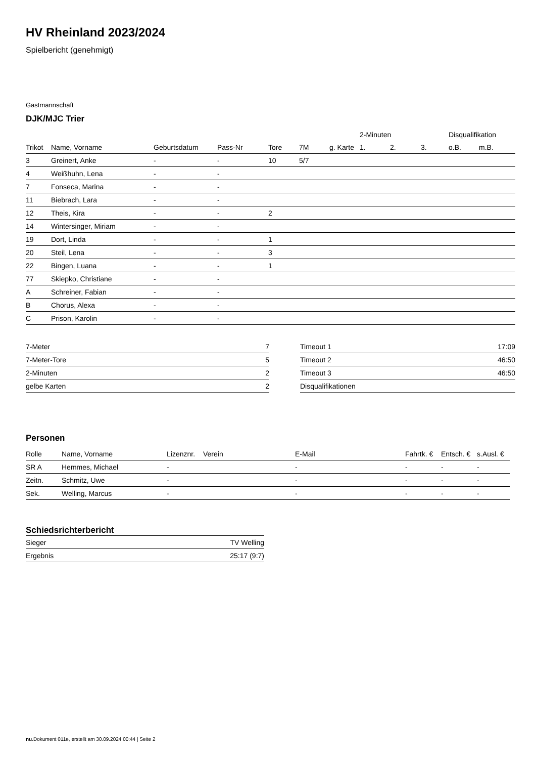HV Rheinland 2023/2024
Spielbericht (genehmigt)
Gastmannschaft
DJK/MJC Trier
| | | | | | | | 2-Minuten | | | Disqualifikation | |
| --- | --- | --- | --- | --- | --- | --- | --- | --- | --- | --- | --- |
| Trikot | Name, Vorname | Geburtsdatum | Pass-Nr | Tore | 7M | g. Karte | 1. | 2. | 3. | o.B. | m.B. |
| 3 | Greinert, Anke | - | - | 10 | 5/7 | | | | | | |
| 4 | Weißhuhn, Lena | - | - | | | | | | | | |
| 7 | Fonseca, Marina | - | - | | | | | | | | |
| 11 | Biebrach, Lara | - | - | | | | | | | | |
| 12 | Theis, Kira | - | - | 2 | | | | | | | |
| 14 | Wintersinger, Miriam | - | - | | | | | | | | |
| 19 | Dort, Linda | - | - | 1 | | | | | | | |
| 20 | Steil, Lena | - | - | 3 | | | | | | | |
| 22 | Bingen, Luana | - | - | 1 | | | | | | | |
| 77 | Skiepko, Christiane | - | - | | | | | | | | |
| A | Schreiner, Fabian | - | - | | | | | | | | |
| B | Chorus, Alexa | - | - | | | | | | | | |
| C | Prison, Karolin | - | - | | | | | | | | |
| 7-Meter | 7 |
| 7-Meter-Tore | 5 |
| 2-Minuten | 2 |
| gelbe Karten | 2 |
| Timeout 1 | 17:09 |
| Timeout 2 | 46:50 |
| Timeout 3 | 46:50 |
| Disqualifikationen | |
Personen
| Rolle | Name, Vorname | Lizenznr. | Verein | E-Mail | Fahrtk. € | Entsch. € | s.Ausl. € |
| --- | --- | --- | --- | --- | --- | --- | --- |
| SR A | Hemmes, Michael | - | | - | - | - | - |
| Zeitn. | Schmitz, Uwe | - | | - | - | - | - |
| Sek. | Welling, Marcus | - | | - | - | - | - |
Schiedsrichterbericht
| Sieger | TV Welling |
| Ergebnis | 25:17 (9:7) |
nu.Dokument 011e, erstellt am 30.09.2024 00:44 | Seite 2